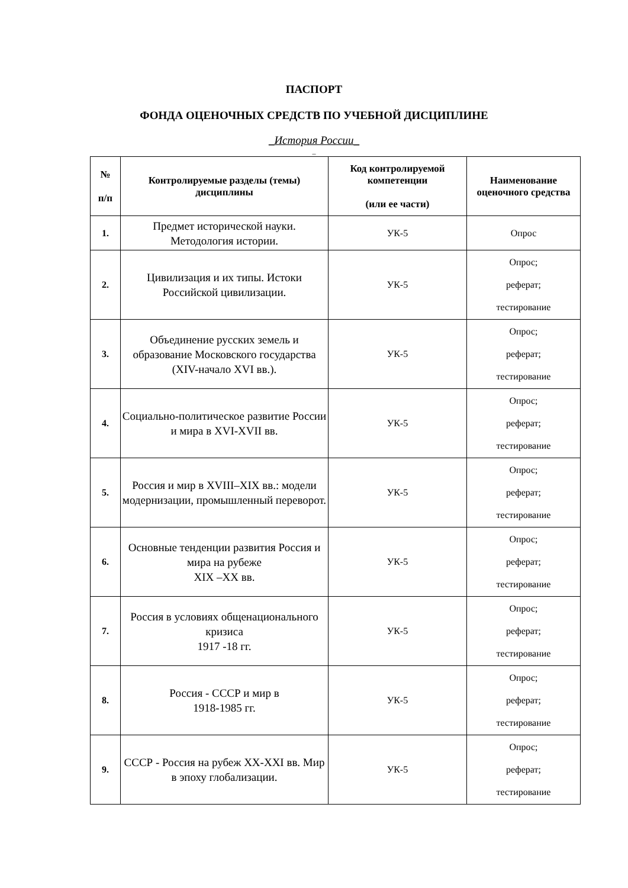ПАСПОРТ
ФОНДА ОЦЕНОЧНЫХ СРЕДСТВ ПО УЧЕБНОЙ ДИСЦИПЛИНЕ
_История России_
_
| № п/п | Контролируемые разделы (темы) дисциплины | Код контролируемой компетенции (или ее части) | Наименование оценочного средства |
| --- | --- | --- | --- |
| 1. | Предмет исторической науки. Методология истории. | УК-5 | Опрос |
| 2. | Цивилизация и их типы. Истоки Российской цивилизации. | УК-5 | Опрос; реферат; тестирование |
| 3. | Объединение русских земель и образование Московского государства (XIV-начало XVI вв.). | УК-5 | Опрос; реферат; тестирование |
| 4. | Социально-политическое развитие России и мира в XVI-XVII вв. | УК-5 | Опрос; реферат; тестирование |
| 5. | Россия и мир в XVIII–XIX вв.: модели модернизации, промышленный переворот. | УК-5 | Опрос; реферат; тестирование |
| 6. | Основные тенденции развития Россия и мира на рубеже XIX –XX вв. | УК-5 | Опрос; реферат; тестирование |
| 7. | Россия в условиях общенационального кризиса 1917 -18 гг. | УК-5 | Опрос; реферат; тестирование |
| 8. | Россия - СССР и мир в 1918-1985 гг. | УК-5 | Опрос; реферат; тестирование |
| 9. | СССР - Россия на рубеж XX-XXI вв. Мир в эпоху глобализации. | УК-5 | Опрос; реферат; тестирование |